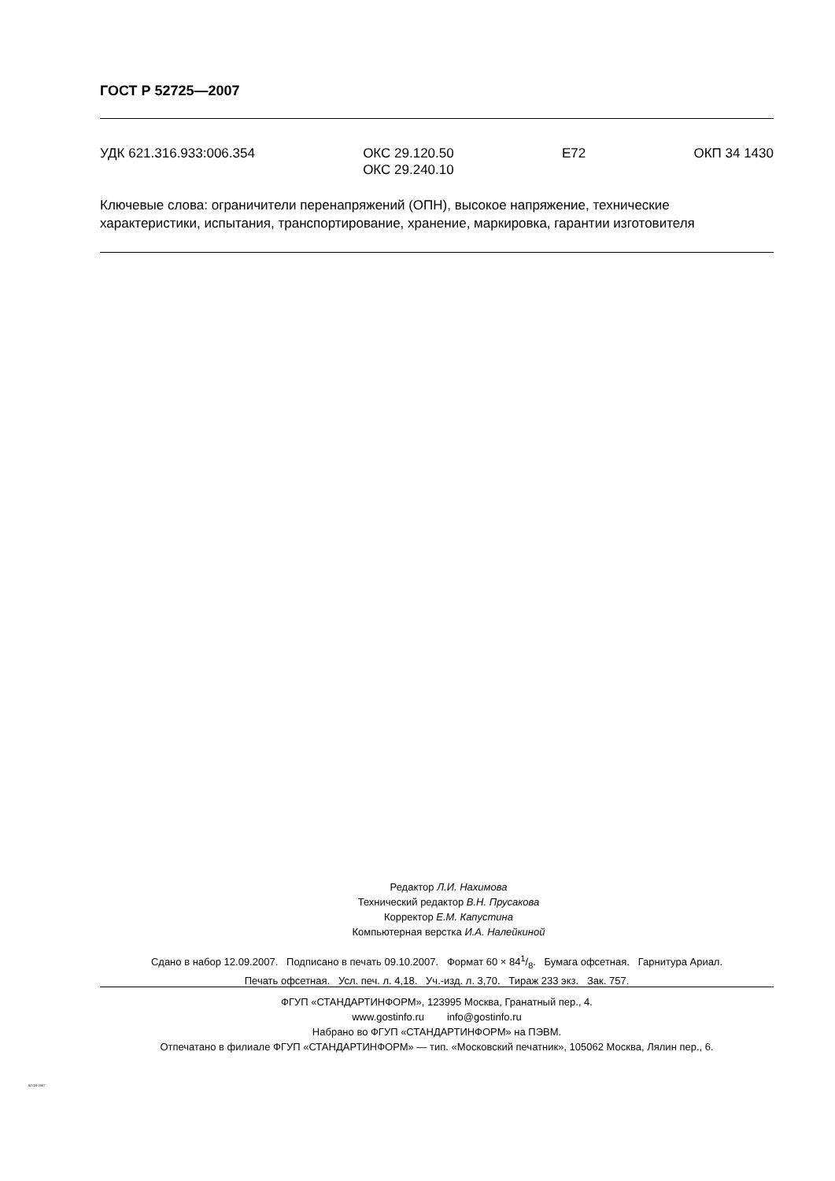ГОСТ Р 52725—2007
УДК 621.316.933:006.354 ОКС 29.120.50
ОКС 29.240.10 Е72 ОКП 34 1430
Ключевые слова: ограничители перенапряжений (ОПН), высокое напряжение, технические характеристики, испытания, транспортирование, хранение, маркировка, гарантии изготовителя
Редактор Л.И. Нахимова
Технический редактор В.Н. Прусакова
Корректор Е.М. Капустина
Компьютерная верстка И.А. Налейкиной
Сдано в набор 12.09.2007. Подписано в печать 09.10.2007. Формат 60 × 841/8. Бумага офсетная. Гарнитура Ариал.
Печать офсетная. Усл. печ. л. 4,18. Уч.-изд. л. 3,70. Тираж 233 экз. Зак. 757.
ФГУП «СТАНДАРТИНФОРМ», 123995 Москва, Гранатный пер., 4.
www.gostinfo.ru info@gostinfo.ru
Набрано во ФГУП «СТАНДАРТИНФОРМ» на ПЭВМ.
Отпечатано в филиале ФГУП «СТАНДАРТИНФОРМ» — тип. «Московский печатник», 105062 Москва, Лялин пер., 6.
52725-2007